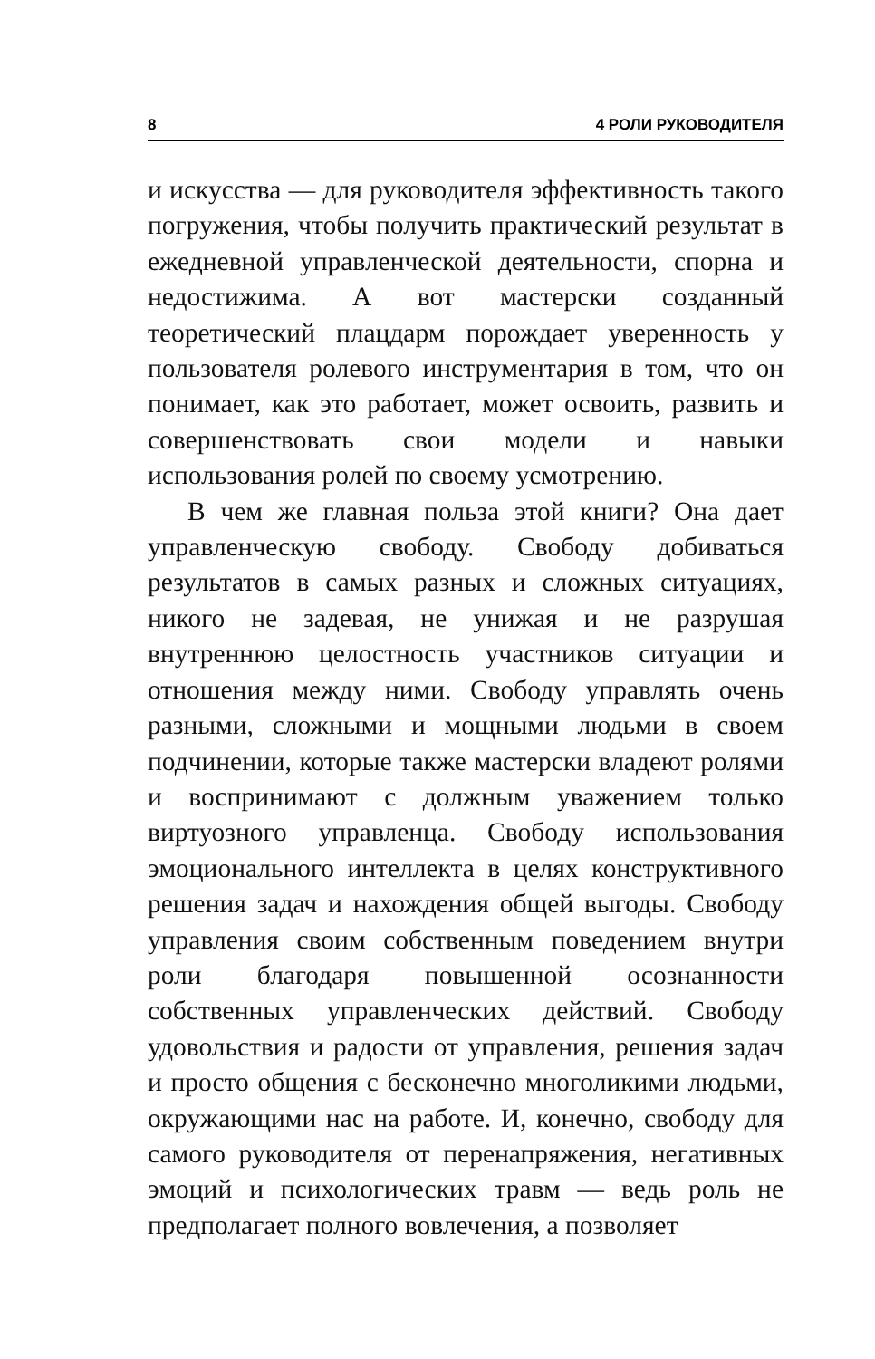8 4 РОЛИ РУКОВОДИТЕЛЯ
и искусства — для руководителя эффективность такого погружения, чтобы получить практический результат в ежедневной управленческой деятельности, спорна и недостижима. А вот мастерски созданный теоретический плацдарм порождает уверенность у пользователя ролевого инструментария в том, что он понимает, как это работает, может освоить, развить и совершенствовать свои модели и навыки использования ролей по своему усмотрению.
В чем же главная польза этой книги? Она дает управленческую свободу. Свободу добиваться результатов в самых разных и сложных ситуациях, никого не задевая, не унижая и не разрушая внутреннюю целостность участников ситуации и отношения между ними. Свободу управлять очень разными, сложными и мощными людьми в своем подчинении, которые также мастерски владеют ролями и воспринимают с должным уважением только виртуозного управленца. Свободу использования эмоционального интеллекта в целях конструктивного решения задач и нахождения общей выгоды. Свободу управления своим собственным поведением внутри роли благодаря повышенной осознанности собственных управленческих действий. Свободу удовольствия и радости от управления, решения задач и просто общения с бесконечно многоликими людьми, окружающими нас на работе. И, конечно, свободу для самого руководителя от перенапряжения, негативных эмоций и психологических травм — ведь роль не предполагает полного вовлечения, а позволяет